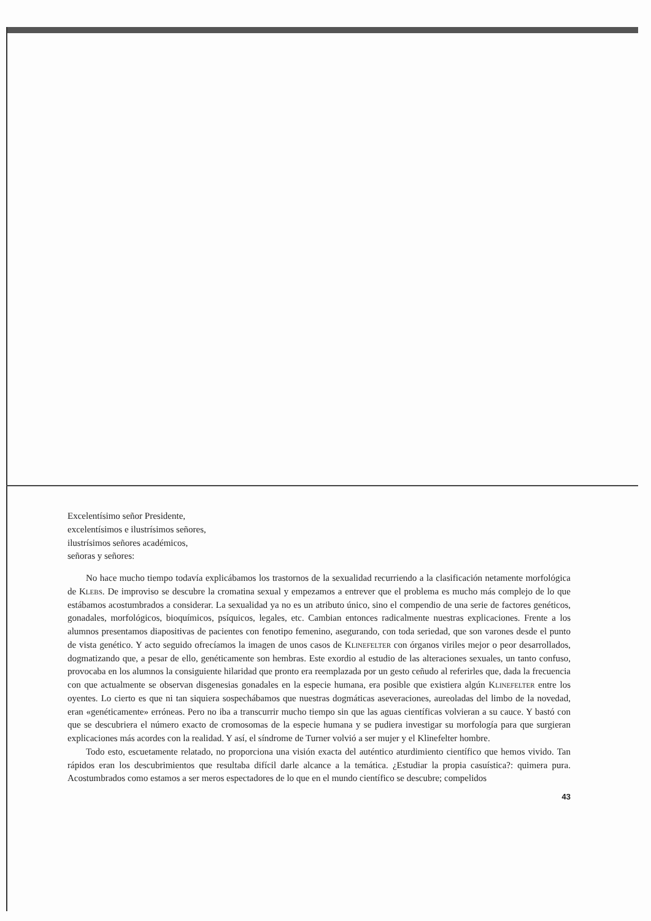Excelentísimo señor Presidente,
excelentísimos e ilustrísimos señores,
ilustrísimos señores académicos,
señoras y señores:
No hace mucho tiempo todavía explicábamos los trastornos de la sexualidad recurriendo a la clasificación netamente morfológica de Klebs. De improviso se descubre la cromatina sexual y empezamos a entrever que el problema es mucho más complejo de lo que estábamos acostumbrados a considerar. La sexualidad ya no es un atributo único, sino el compendio de una serie de factores genéticos, gonadales, morfológicos, bioquímicos, psíquicos, legales, etc. Cambian entonces radicalmente nuestras explicaciones. Frente a los alumnos presentamos diapositivas de pacientes con fenotipo femenino, asegurando, con toda seriedad, que son varones desde el punto de vista genético. Y acto seguido ofrecíamos la imagen de unos casos de Klinefelter con órganos viriles mejor o peor desarrollados, dogmatizando que, a pesar de ello, genéticamente son hembras. Este exordio al estudio de las alteraciones sexuales, un tanto confuso, provocaba en los alumnos la consiguiente hilaridad que pronto era reemplazada por un gesto ceñudo al referirles que, dada la frecuencia con que actualmente se observan disgenesias gonadales en la especie humana, era posible que existiera algún Klinefelter entre los oyentes. Lo cierto es que ni tan siquiera sospechábamos que nuestras dogmáticas aseveraciones, aureoladas del limbo de la novedad, eran «genéticamente» erróneas. Pero no iba a transcurrir mucho tiempo sin que las aguas científicas volvieran a su cauce. Y bastó con que se descubriera el número exacto de cromosomas de la especie humana y se pudiera investigar su morfología para que surgieran explicaciones más acordes con la realidad. Y así, el síndrome de Turner volvió a ser mujer y el Klinefelter hombre.
Todo esto, escuetamente relatado, no proporciona una visión exacta del auténtico aturdimiento científico que hemos vivido. Tan rápidos eran los descubrimientos que resultaba difícil darle alcance a la temática. ¿Estudiar la propia casuística?: quimera pura. Acostumbrados como estamos a ser meros espectadores de lo que en el mundo científico se descubre; compelidos
43